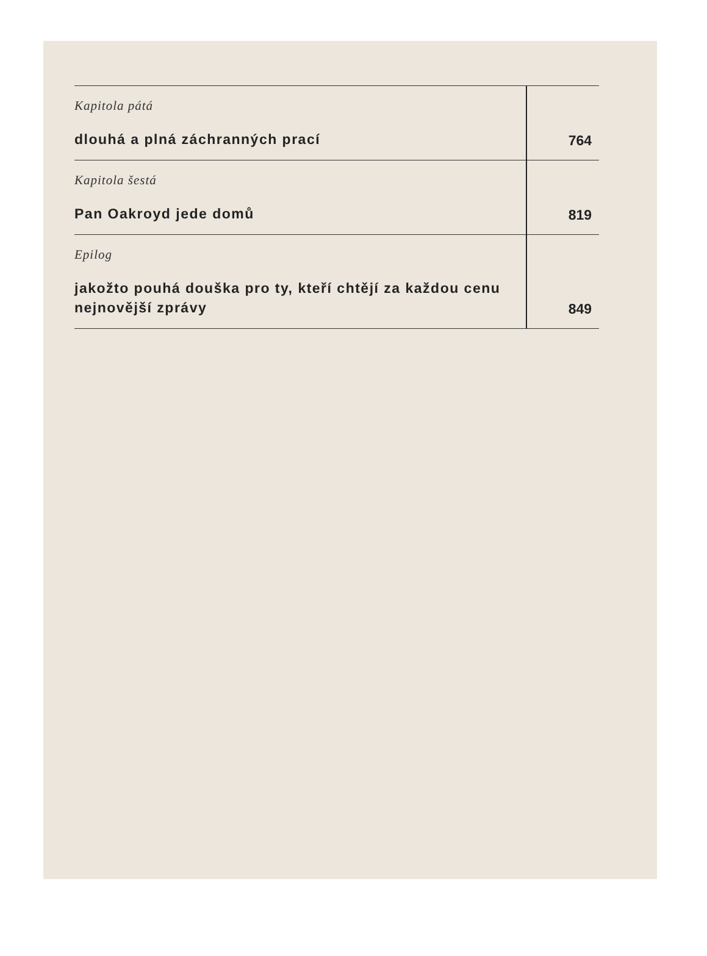| Kapitola pátá dlouhá a plná záchranných prací | 764 |
| Kapitola šestá Pan Oakroyd jede domů | 819 |
| Epilog jakožto pouhá douška pro ty, kteří chtějí za každou cenu nejnovější zprávy | 849 |